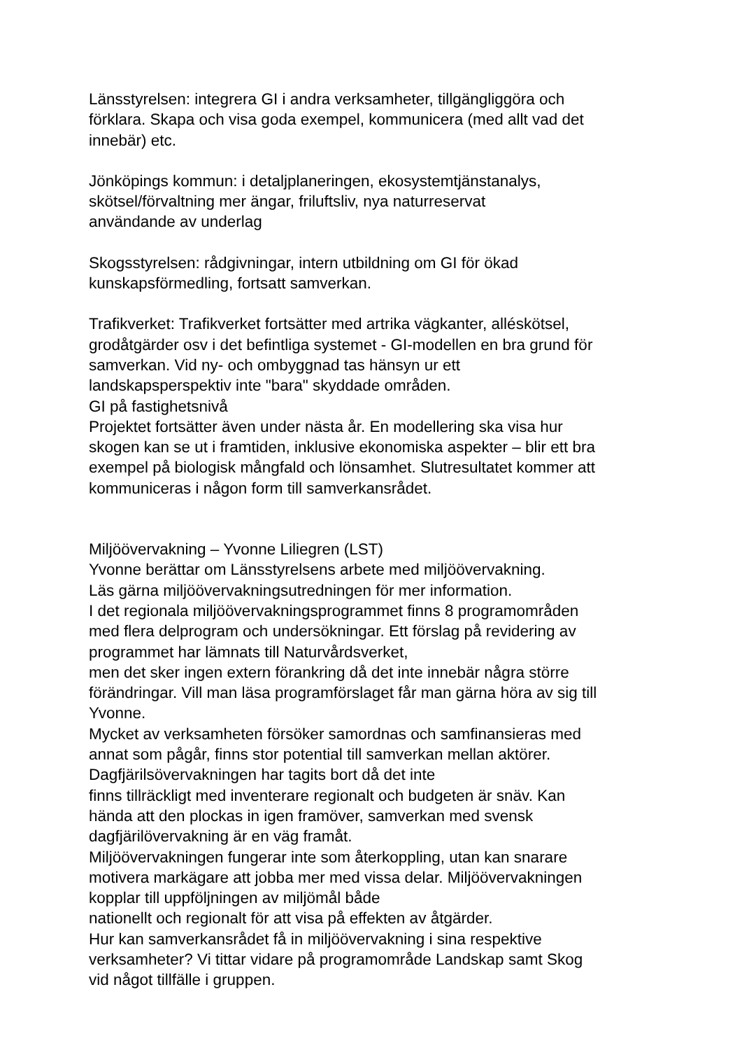Länsstyrelsen: integrera GI i andra verksamheter, tillgängliggöra och
förklara. Skapa och visa goda exempel, kommunicera (med allt vad det
innebär) etc.
Jönköpings kommun: i detaljplaneringen, ekosystemtjänstanalys,
skötsel/förvaltning mer ängar, friluftsliv, nya naturreservat
användande av underlag
Skogsstyrelsen: rådgivningar, intern utbildning om GI för ökad
kunskapsförmedling, fortsatt samverkan.
Trafikverket: Trafikverket fortsätter med artrika vägkanter, alléskötsel,
grodåtgärder osv i det befintliga systemet - GI-modellen en bra grund för
samverkan. Vid ny- och ombyggnad tas hänsyn ur ett
landskapsperspektiv inte "bara" skyddade områden.
GI på fastighetsnivå
Projektet fortsätter även under nästa år. En modellering ska visa hur
skogen kan se ut i framtiden, inklusive ekonomiska aspekter – blir ett bra
exempel på biologisk mångfald och lönsamhet. Slutresultatet kommer att
kommuniceras i någon form till samverkansrådet.
Miljöövervakning – Yvonne Liliegren (LST)
Yvonne berättar om Länsstyrelsens arbete med miljöövervakning.
Läs gärna miljöövervakningsutredningen för mer information.
I det regionala miljöövervakningsprogrammet finns 8 programområden
med flera delprogram och undersökningar. Ett förslag på revidering av
programmet har lämnats till Naturvårdsverket,
men det sker ingen extern förankring då det inte innebär några större
förändringar. Vill man läsa programförslaget får man gärna höra av sig till
Yvonne.
Mycket av verksamheten försöker samordnas och samfinansieras med
annat som pågår, finns stor potential till samverkan mellan aktörer.
Dagfjärilsövervakningen har tagits bort då det inte
finns tillräckligt med inventerare regionalt och budgeten är snäv. Kan
hända att den plockas in igen framöver, samverkan med svensk
dagfjärilövervakning är en väg framåt.
Miljöövervakningen fungerar inte som återkoppling, utan kan snarare
motivera markägare att jobba mer med vissa delar. Miljöövervakningen
kopplar till uppföljningen av miljömål både
nationellt och regionalt för att visa på effekten av åtgärder.
Hur kan samverkansrådet få in miljöövervakning i sina respektive
verksamheter? Vi tittar vidare på programområde Landskap samt Skog
vid något tillfälle i gruppen.